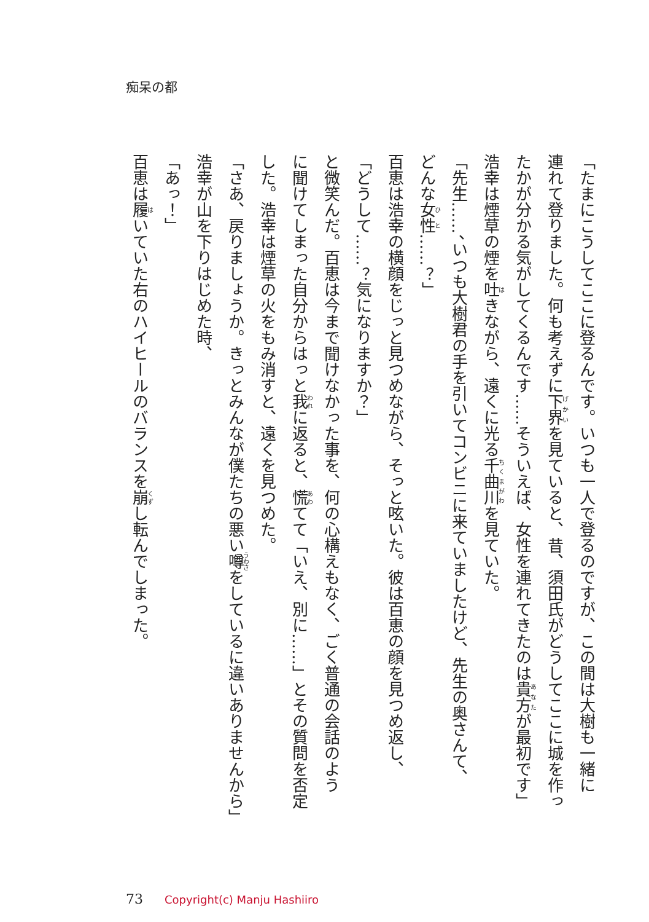痴呆の都
「たまにこうしてここに登るんです。いつも一人で登るのですが、この間は大樹も一緒に
連れて登りました。何も考えずに下界を見ていると、昔、須田氏がどうしてここに城を作っ
たかが分かる気がしてくるんです……そういえば、女性を連れてきたのは貴方が最初です」
浩幸は煙草の煙を吐きながら、遠くに光る千曲川を見ていた。
「先生……、いつも大樹君の手を引いてコンビニに来ていましたけど、先生の奥さんて、
どんな女性……？」
百恵は浩幸の横顔をじっと見つめながら、そっと呟いた。彼は百恵の顔を見つめ返し、
「どうして……？気になりますか？」
と微笑んだ。百恵は今まで聞けなかった事を、何の心構えもなく、ごく普通の会話のよう
に聞けてしまった自分からはっと我に返ると、慌てて「いえ、別に……」とその質問を否定
した。浩幸は煙草の火をもみ消すと、遠くを見つめた。
「さあ、戻りましょうか。きっとみんなが僕たちの悪い噂をしているに違いありませんから」
浩幸が山を下りはじめた時、
「あっ！」
百恵は履いていた右のハイヒールのバランスを崩し転んでしまった。
73 Copyright(c) Manju Hashiiro